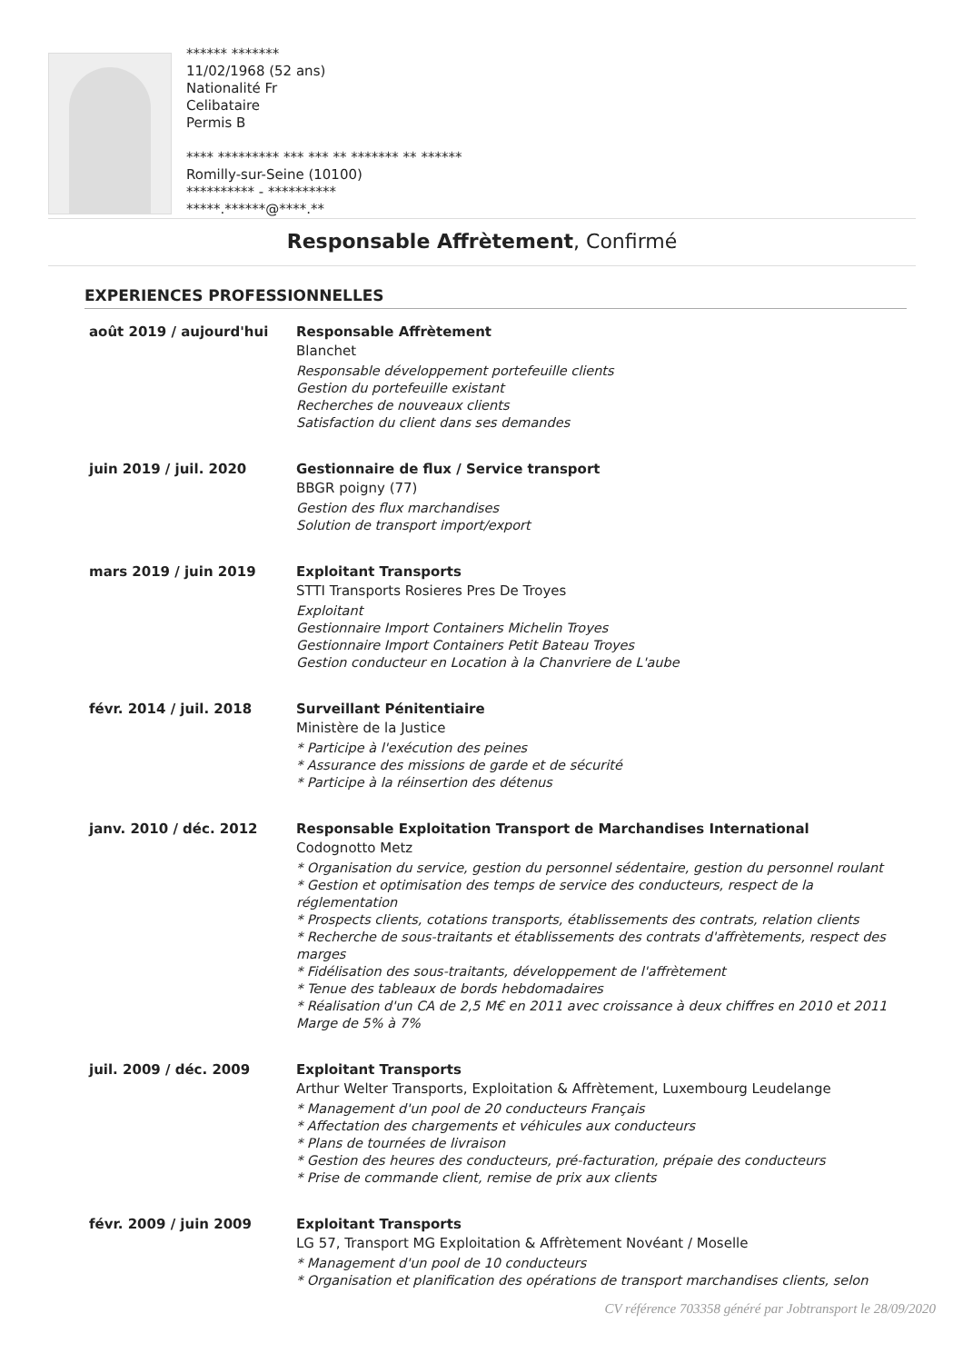****** *******
11/02/1968 (52 ans)
Nationalité Fr
Celibataire
Permis B
**** ********* *** *** ** ******* ** ******
Romilly-sur-Seine (10100)
********** - **********
*****.******@****.**
Responsable Affrètement, Confirmé
EXPERIENCES PROFESSIONNELLES
août 2019 / aujourd'hui Responsable Affrètement
Blanchet
Responsable développement portefeuille clients
Gestion du portefeuille existant
Recherches de nouveaux clients
Satisfaction du client dans ses demandes
juin 2019 / juil. 2020 Gestionnaire de flux / Service transport
BBGR poigny (77)
Gestion des flux marchandises
Solution de transport import/export
mars 2019 / juin 2019 Exploitant Transports
STTI Transports Rosieres Pres De Troyes
Exploitant
Gestionnaire Import Containers Michelin Troyes
Gestionnaire Import Containers Petit Bateau Troyes
Gestion conducteur en Location à la Chanvriere de L'aube
févr. 2014 / juil. 2018 Surveillant Pénitentiaire
Ministère de la Justice
* Participe à l'exécution des peines
* Assurance des missions de garde et de sécurité
* Participe à la réinsertion des détenus
janv. 2010 / déc. 2012 Responsable Exploitation Transport de Marchandises International
Codognotto Metz
* Organisation du service, gestion du personnel sédentaire, gestion du personnel roulant
* Gestion et optimisation des temps de service des conducteurs, respect de la réglementation
* Prospects clients, cotations transports, établissements des contrats, relation clients
* Recherche de sous-traitants et établissements des contrats d'affrètements, respect des marges
* Fidélisation des sous-traitants, développement de l'affrètement
* Tenue des tableaux de bords hebdomadaires
* Réalisation d'un CA de 2,5 M€ en 2011 avec croissance à deux chiffres en 2010 et 2011 Marge de 5% à 7%
juil. 2009 / déc. 2009 Exploitant Transports
Arthur Welter Transports, Exploitation & Affrètement, Luxembourg Leudelange
* Management d'un pool de 20 conducteurs Français
* Affectation des chargements et véhicules aux conducteurs
* Plans de tournées de livraison
* Gestion des heures des conducteurs, pré-facturation, prépaie des conducteurs
* Prise de commande client, remise de prix aux clients
févr. 2009 / juin 2009 Exploitant Transports
LG 57, Transport MG Exploitation & Affrètement Novéant / Moselle
* Management d'un pool de 10 conducteurs
* Organisation et planification des opérations de transport marchandises clients, selon
CV référence 703358 généré par Jobtransport le 28/09/2020